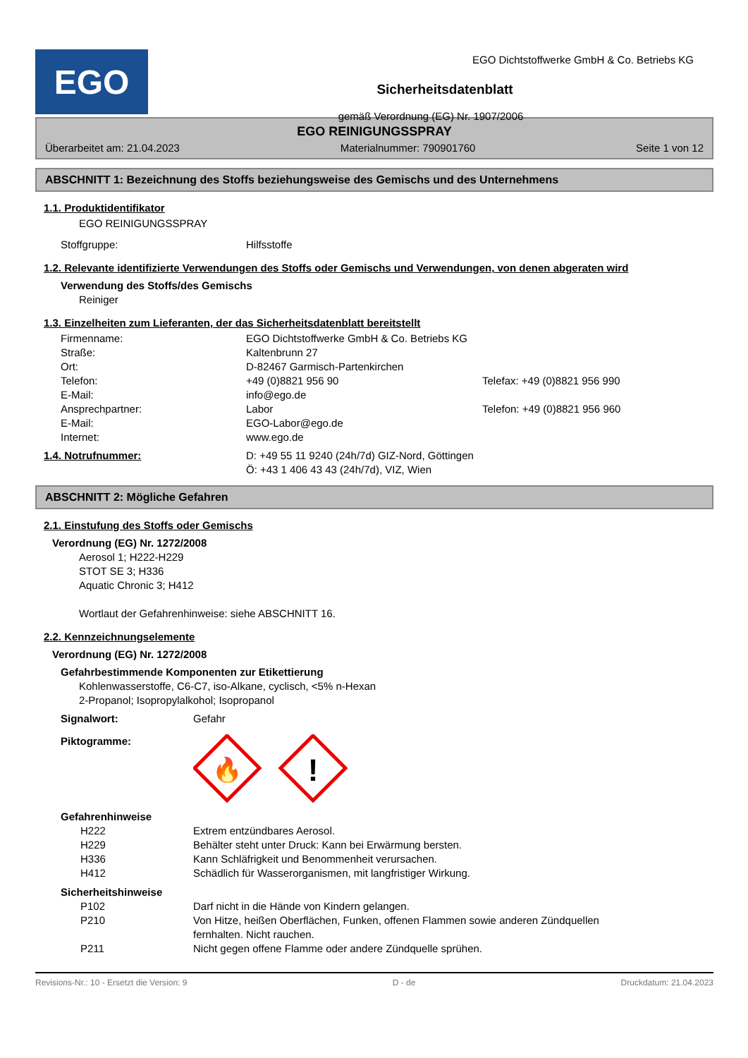EGO
EGO Dichtstoffwerke GmbH & Co. Betriebs KG
Sicherheitsdatenblatt
gemäß Verordnung (EG) Nr. 1907/2006
EGO REINIGUNGSSPRAY
Überarbeitet am: 21.04.2023 Materialnummer: 790901760 Seite 1 von 12
ABSCHNITT 1: Bezeichnung des Stoffs beziehungsweise des Gemischs und des Unternehmens
1.1. Produktidentifikator
EGO REINIGUNGSSPRAY
Stoffgruppe: Hilfsstoffe
1.2. Relevante identifizierte Verwendungen des Stoffs oder Gemischs und Verwendungen, von denen abgeraten wird
Verwendung des Stoffs/des Gemischs
Reiniger
1.3. Einzelheiten zum Lieferanten, der das Sicherheitsdatenblatt bereitstellt
Firmenname: EGO Dichtstoffwerke GmbH & Co. Betriebs KG
Straße: Kaltenbrunn 27
Ort: D-82467 Garmisch-Partenkirchen
Telefon: +49 (0)8821 956 90 Telefax: +49 (0)8821 956 990
E-Mail: info@ego.de
Ansprechpartner: Labor Telefon: +49 (0)8821 956 960
E-Mail: EGO-Labor@ego.de
Internet: www.ego.de
1.4. Notrufnummer: D: +49 55 11 9240 (24h/7d) GIZ-Nord, Göttingen
Ö: +43 1 406 43 43 (24h/7d), VIZ, Wien
ABSCHNITT 2: Mögliche Gefahren
2.1. Einstufung des Stoffs oder Gemischs
Verordnung (EG) Nr. 1272/2008
Aerosol 1; H222-H229
STOT SE 3; H336
Aquatic Chronic 3; H412
Wortlaut der Gefahrenhinweise: siehe ABSCHNITT 16.
2.2. Kennzeichnungselemente
Verordnung (EG) Nr. 1272/2008
Gefahrbestimmende Komponenten zur Etikettierung
Kohlenwasserstoffe, C6-C7, iso-Alkane, cyclisch, <5% n-Hexan
2-Propanol; Isopropylalkohol; Isopropanol
Signalwort: Gefahr
Piktogramme:
🔥
!
Gefahrenhinweise
H222 Extrem entzündbares Aerosol.
H229 Behälter steht unter Druck: Kann bei Erwärmung bersten.
H336 Kann Schläfrigkeit und Benommenheit verursachen.
H412 Schädlich für Wasserorganismen, mit langfristiger Wirkung.
Sicherheitshinweise
P102 Darf nicht in die Hände von Kindern gelangen.
P210 Von Hitze, heißen Oberflächen, Funken, offenen Flammen sowie anderen Zündquellen fernhalten. Nicht rauchen.
P211 Nicht gegen offene Flamme oder andere Zündquelle sprühen.
Revisions-Nr.: 10 - Ersetzt die Version: 9 D - de Druckdatum: 21.04.2023